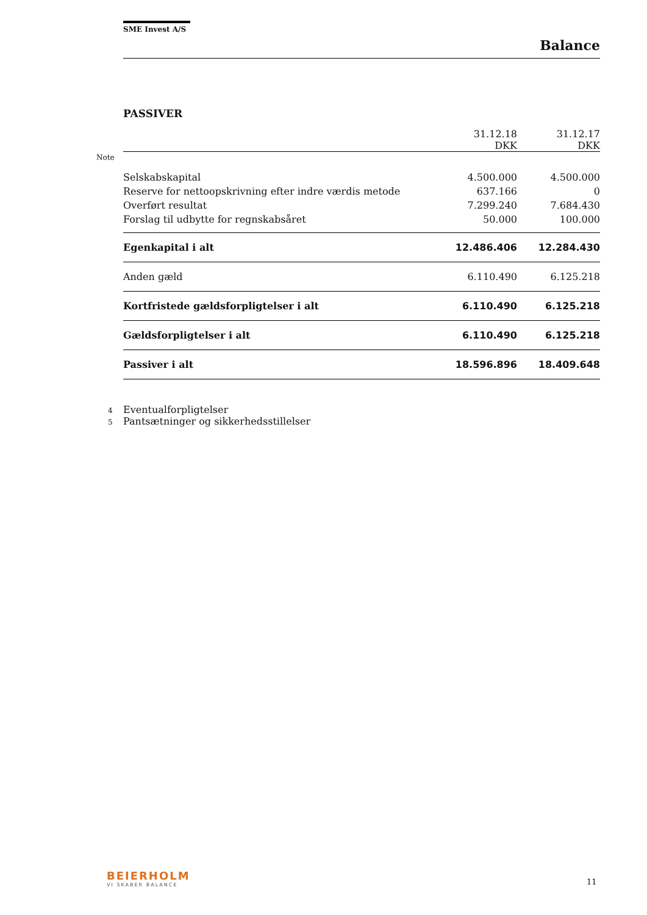Note
SME Invest A/S
Balance
PASSIVER
| | 31.12.18 DKK | 31.12.17 DKK |
| Selskabskapital | 4.500.000 | 4.500.000 |
| Reserve for nettoopskrivning efter indre værdis metode | 637.166 | 0 |
| Overført resultat | 7.299.240 | 7.684.430 |
| Forslag til udbytte for regnskabsåret | 50.000 | 100.000 |
| Egenkapital i alt | 12.486.406 | 12.284.430 |
| Anden gæld | 6.110.490 | 6.125.218 |
| Kortfristede gældsforpligtelser i alt | 6.110.490 | 6.125.218 |
| Gældsforpligtelser i alt | 6.110.490 | 6.125.218 |
| Passiver i alt | 18.596.896 | 18.409.648 |
4 Eventualforpligtelser
5 Pantsætninger og sikkerhedsstillelser
BEIERHOLM
VI SKABER BALANCE
11